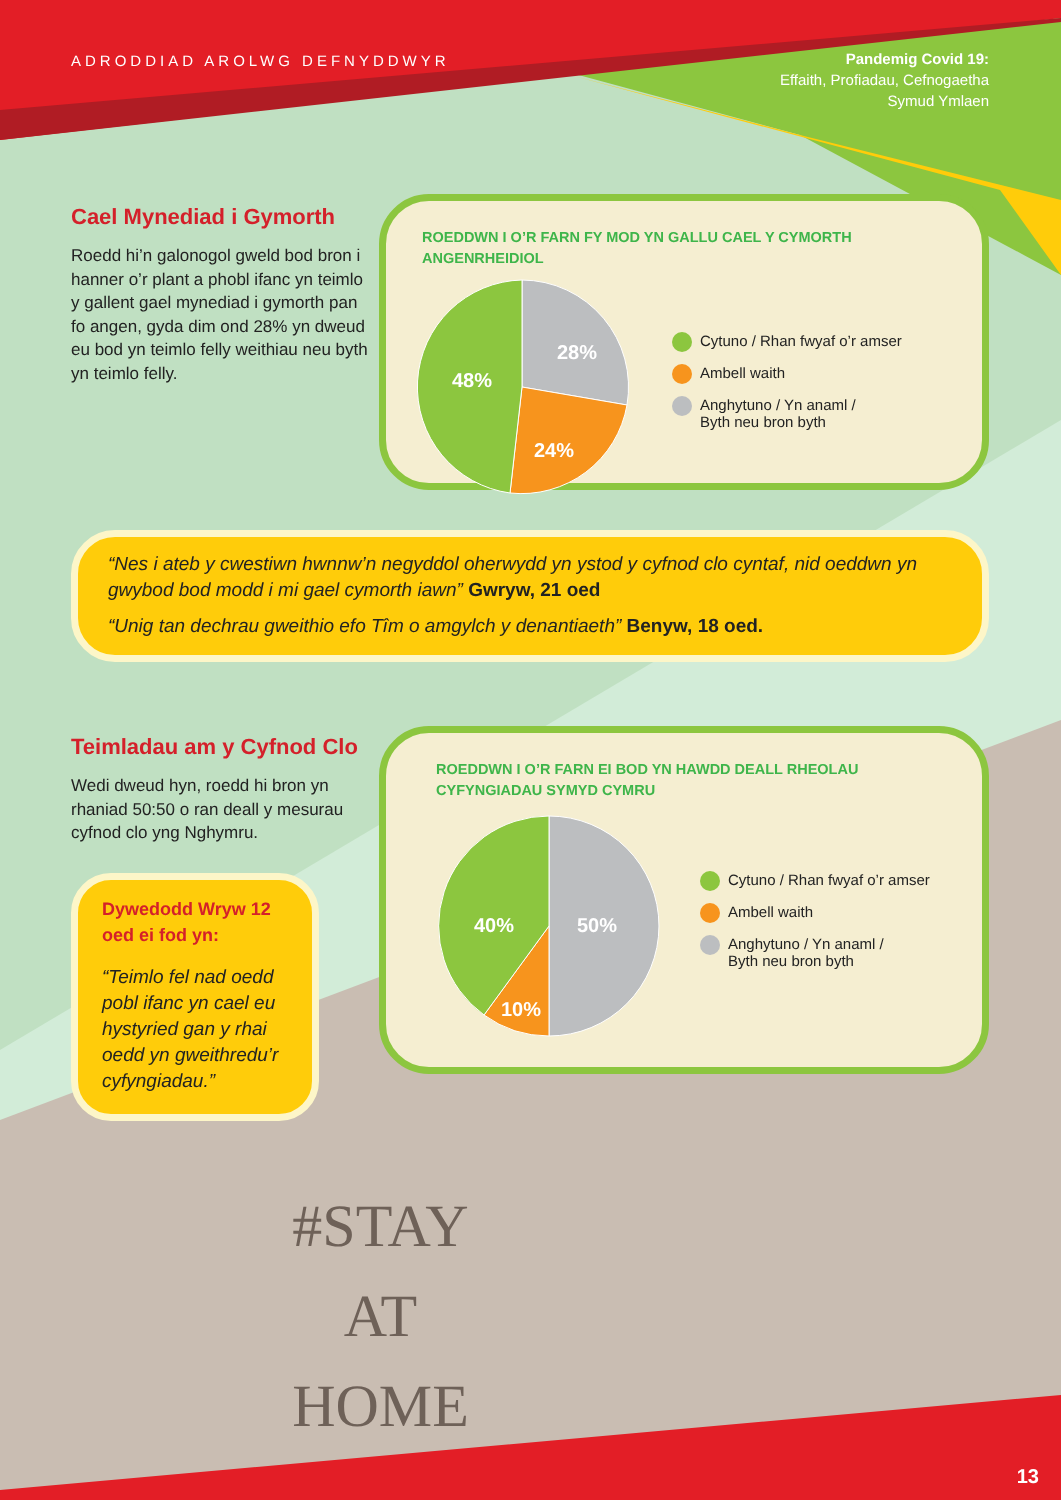ADRODDIAD AROLWG DEFNYDDWYR
Pandemig Covid 19:
Effaith, Profiadau, Cefnogaetha
Symud Ymlaen
Cael Mynediad i Gymorth
Roedd hi’n galonogol gweld bod bron i hanner o’r plant a phobl ifanc yn teimlo y gallent gael mynediad i gymorth pan fo angen, gyda dim ond 28% yn dweud eu bod yn teimlo felly weithiau neu byth yn teimlo felly.
ROEDDWN I O’R FARN FY MOD YN GALLU CAEL Y CYMORTH ANGENRHEIDIOL
48%
28%
24%
Cytuno / Rhan fwyaf o’r amser
Ambell waith
Anghytuno / Yn anaml /
Byth neu bron byth
“Nes i ateb y cwestiwn hwnnw’n negyddol oherwydd yn ystod y cyfnod clo cyntaf, nid oeddwn yn gwybod bod modd i mi gael cymorth iawn” Gwryw, 21 oed
“Unig tan dechrau gweithio efo Tîm o amgylch y denantiaeth” Benyw, 18 oed.
Teimladau am y Cyfnod Clo
Wedi dweud hyn, roedd hi bron yn rhaniad 50:50 o ran deall y mesurau cyfnod clo yng Nghymru.
Dywedodd Wryw 12 oed ei fod yn:
“Teimlo fel nad oedd pobl ifanc yn cael eu hystyried gan y rhai oedd yn gweithredu’r cyfyngiadau.”
ROEDDWN I O’R FARN EI BOD YN HAWDD DEALL RHEOLAU
CYFYNGIADAU SYMYD CYMRU
40%
50%
10%
Cytuno / Rhan fwyaf o’r amser
Ambell waith
Anghytuno / Yn anaml /
Byth neu bron byth
#STAY
AT
HOME
13